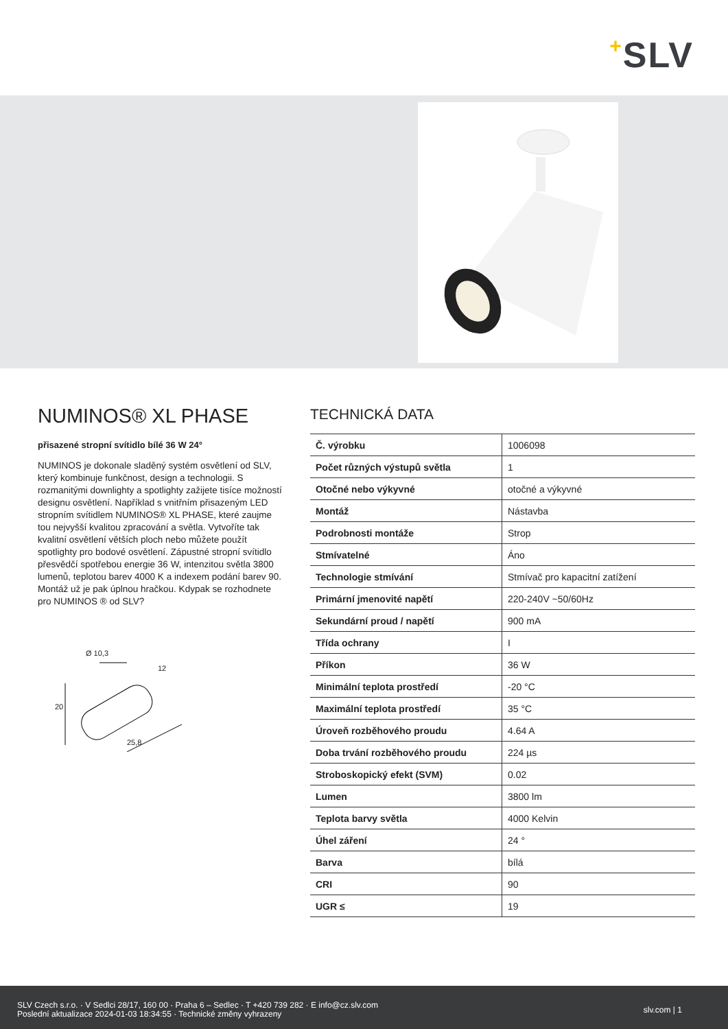+SLV
NUMINOS® XL PHASE
přisazené stropní svítidlo bílé 36 W 24°
NUMINOS je dokonale sladěný systém osvětlení od SLV, který kombinuje funkčnost, design a technologii. S rozmanitými downlighty a spotlighty zažijete tisíce možností designu osvětlení. Například s vnitřním přisazeným LED stropním svítidlem NUMINOS® XL PHASE, které zaujme tou nejvyšší kvalitou zpracování a světla. Vytvoříte tak kvalitní osvětlení větších ploch nebo můžete použít spotlighty pro bodové osvětlení. Zápustné stropní svítidlo přesvědčí spotřebou energie 36 W, intenzitou světla 3800 lumenů, teplotou barev 4000 K a indexem podání barev 90. Montáž už je pak úplnou hračkou. Kdypak se rozhodnete pro NUMINOS ® od SLV?
Ø 10,3
12
20
25,8
TECHNICKÁ DATA
| Č. výrobku | 1006098 |
| Počet různých výstupů světla | 1 |
| Otočné nebo výkyvné | otočné a výkyvné |
| Montáž | Nástavba |
| Podrobnosti montáže | Strop |
| Stmívatelné | Áno |
| Technologie stmívání | Stmívač pro kapacitní zatížení |
| Primární jmenovité napětí | 220-240V ~50/60Hz |
| Sekundární proud / napětí | 900 mA |
| Třída ochrany | I |
| Příkon | 36 W |
| Minimální teplota prostředí | -20 °C |
| Maximální teplota prostředí | 35 °C |
| Úroveň rozběhového proudu | 4.64 A |
| Doba trvání rozběhového proudu | 224 µs |
| Stroboskopický efekt (SVM) | 0.02 |
| Lumen | 3800 lm |
| Teplota barvy světla | 4000 Kelvin |
| Úhel záření | 24 ° |
| Barva | bílá |
| CRI | 90 |
| UGR ≤ | 19 |
SLV Czech s.r.o. · V Sedlci 28/17, 160 00 · Praha 6 – Sedlec · T +420 739 282 · E info@cz.slv.com
Poslední aktualizace 2024-01-03 18:34:55 · Technické změny vyhrazeny
slv.com | 1